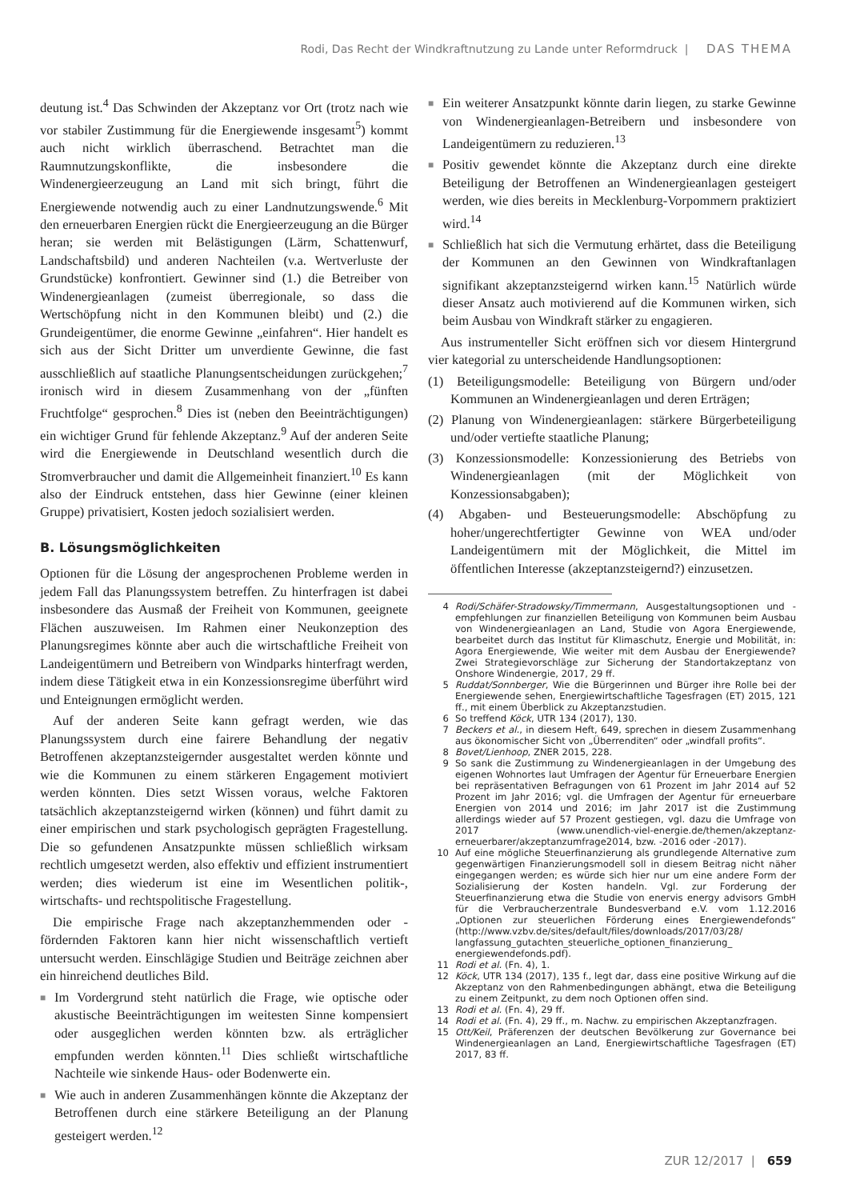Rodi, Das Recht der Windkraftnutzung zu Lande unter Reformdruck | DAS THEMA
deutung ist.<sup>4</sup> Das Schwinden der Akzeptanz vor Ort (trotz nach wie vor stabiler Zustimmung für die Energiewende insgesamt<sup>5</sup>) kommt auch nicht wirklich überraschend. Betrachtet man die Raumnutzungskonflikte, die insbesondere die Windenergieerzeugung an Land mit sich bringt, führt die Energiewende notwendig auch zu einer Landnutzungswende.<sup>6</sup> Mit den erneuerbaren Energien rückt die Energieerzeugung an die Bürger heran; sie werden mit Belästigungen (Lärm, Schattenwurf, Landschaftsbild) und anderen Nachteilen (v.a. Wertverluste der Grundstücke) konfrontiert. Gewinner sind (1.) die Betreiber von Windenergieanlagen (zumeist überregionale, so dass die Wertschöpfung nicht in den Kommunen bleibt) und (2.) die Grundeigentümer, die enorme Gewinne „einfahren“. Hier handelt es sich aus der Sicht Dritter um unverdiente Gewinne, die fast ausschließlich auf staatliche Planungsentscheidungen zurückgehen;<sup>7</sup> ironisch wird in diesem Zusammenhang von der „fünften Fruchtfolge“ gesprochen.<sup>8</sup> Dies ist (neben den Beeinträchtigungen) ein wichtiger Grund für fehlende Akzeptanz.<sup>9</sup> Auf der anderen Seite wird die Energiewende in Deutschland wesentlich durch die Stromverbraucher und damit die Allgemeinheit finanziert.<sup>10</sup> Es kann also der Eindruck entstehen, dass hier Gewinne (einer kleinen Gruppe) privatisiert, Kosten jedoch sozialisiert werden.
B. Lösungsmöglichkeiten
Optionen für die Lösung der angesprochenen Probleme werden in jedem Fall das Planungssystem betreffen. Zu hinterfragen ist dabei insbesondere das Ausmaß der Freiheit von Kommunen, geeignete Flächen auszuweisen. Im Rahmen einer Neukonzeption des Planungsregimes könnte aber auch die wirtschaftliche Freiheit von Landeigentümern und Betreibern von Windparks hinterfragt werden, indem diese Tätigkeit etwa in ein Konzessionsregime überführt wird und Enteignungen ermöglicht werden.
Auf der anderen Seite kann gefragt werden, wie das Planungssystem durch eine fairere Behandlung der negativ Betroffenen akzeptanzsteigernder ausgestaltet werden könnte und wie die Kommunen zu einem stärkeren Engagement motiviert werden könnten. Dies setzt Wissen voraus, welche Faktoren tatsächlich akzeptanzsteigernd wirken (können) und führt damit zu einer empirischen und stark psychologisch geprägten Fragestellung. Die so gefundenen Ansatzpunkte müssen schließlich wirksam rechtlich umgesetzt werden, also effektiv und effizient instrumentiert werden; dies wiederum ist eine im Wesentlichen politik-, wirtschafts- und rechtspolitische Fragestellung.
Die empirische Frage nach akzeptanzhemmenden oder -fördernden Faktoren kann hier nicht wissenschaftlich vertieft untersucht werden. Einschlägige Studien und Beiträge zeichnen aber ein hinreichend deutliches Bild.
■ Im Vordergrund steht natürlich die Frage, wie optische oder akustische Beeinträchtigungen im weitesten Sinne kompensiert oder ausgeglichen werden könnten bzw. als erträglicher empfunden werden könnten.<sup>11</sup> Dies schließt wirtschaftliche Nachteile wie sinkende Haus- oder Bodenwerte ein.
■ Wie auch in anderen Zusammenhängen könnte die Akzeptanz der Betroffenen durch eine stärkere Beteiligung an der Planung gesteigert werden.<sup>12</sup>
■ Ein weiterer Ansatzpunkt könnte darin liegen, zu starke Gewinne von Windenergieanlagen-Betreibern und insbesondere von Landeigentümern zu reduzieren.<sup>13</sup>
■ Positiv gewendet könnte die Akzeptanz durch eine direkte Beteiligung der Betroffenen an Windenergieanlagen gesteigert werden, wie dies bereits in Mecklenburg-Vorpommern praktiziert wird.<sup>14</sup>
■ Schließlich hat sich die Vermutung erhärtet, dass die Beteiligung der Kommunen an den Gewinnen von Windkraftanlagen signifikant akzeptanzsteigernd wirken kann.<sup>15</sup> Natürlich würde dieser Ansatz auch motivierend auf die Kommunen wirken, sich beim Ausbau von Windkraft stärker zu engagieren.
Aus instrumenteller Sicht eröffnen sich vor diesem Hintergrund vier kategorial zu unterscheidende Handlungsoptionen:
(1) Beteiligungsmodelle: Beteiligung von Bürgern und/oder Kommunen an Windenergieanlagen und deren Erträgen;
(2) Planung von Windenergieanlagen: stärkere Bürgerbeteiligung und/oder vertiefte staatliche Planung;
(3) Konzessionsmodelle: Konzessionierung des Betriebs von Windenergieanlagen (mit der Möglichkeit von Konzessionsabgaben);
(4) Abgaben- und Besteuerungsmodelle: Abschöpfung zu hoher/ungerechtfertigter Gewinne von WEA und/oder Landeigentümern mit der Möglichkeit, die Mittel im öffentlichen Interesse (akzeptanzsteigernd?) einzusetzen.
4 Rodi/Schäfer-Stradowsky/Timmermann, Ausgestaltungsoptionen und -empfehlungen zur finanziellen Beteiligung von Kommunen beim Ausbau von Windenergieanlagen an Land, Studie von Agora Energiewende, bearbeitet durch das Institut für Klimaschutz, Energie und Mobilität, in: Agora Energiewende, Wie weiter mit dem Ausbau der Energiewende? Zwei Strategievorschläge zur Sicherung der Standortakzeptanz von Onshore Windenergie, 2017, 29 ff.
5 Ruddat/Sonnberger, Wie die Bürgerinnen und Bürger ihre Rolle bei der Energiewende sehen, Energiewirtschaftliche Tagesfragen (ET) 2015, 121 ff., mit einem Überblick zu Akzeptanzstudien.
6 So treffend Köck, UTR 134 (2017), 130.
7 Beckers et al., in diesem Heft, 649, sprechen in diesem Zusammenhang aus ökonomischer Sicht von „Überrenditen“ oder „windfall profits“.
8 Bovet/Lienhoop, ZNER 2015, 228.
9 So sank die Zustimmung zu Windenergieanlagen in der Umgebung des eigenen Wohnortes laut Umfragen der Agentur für Erneuerbare Energien bei repräsentativen Befragungen von 61 Prozent im Jahr 2014 auf 52 Prozent im Jahr 2016; vgl. die Umfragen der Agentur für erneuerbare Energien von 2014 und 2016; im Jahr 2017 ist die Zustimmung allerdings wieder auf 57 Prozent gestiegen, vgl. dazu die Umfrage von 2017 (www.unendlich-viel-energie.de/themen/akzeptanz-erneuerbarer/akzeptanzumfrage2014, bzw. -2016 oder -2017).
10 Auf eine mögliche Steuerfinanzierung als grundlegende Alternative zum gegenwärtigen Finanzierungsmodell soll in diesem Beitrag nicht näher eingegangen werden; es würde sich hier nur um eine andere Form der Sozialisierung der Kosten handeln. Vgl. zur Forderung der Steuerfinanzierung etwa die Studie von enervis energy advisors GmbH für die Verbraucherzentrale Bundesverband e.V. vom 1.12.2016 „Optionen zur steuerlichen Förderung eines Energiewendefonds“ (http://www.vzbv.de/sites/default/files/downloads/2017/03/28/ langfassung_gutachten_steuerliche_optionen_finanzierung_ energiewendefonds.pdf).
11 Rodi et al. (Fn. 4), 1.
12 Köck, UTR 134 (2017), 135 f., legt dar, dass eine positive Wirkung auf die Akzeptanz von den Rahmenbedingungen abhängt, etwa die Beteiligung zu einem Zeitpunkt, zu dem noch Optionen offen sind.
13 Rodi et al. (Fn. 4), 29 ff.
14 Rodi et al. (Fn. 4), 29 ff., m. Nachw. zu empirischen Akzeptanzfragen.
15 Ott/Keil, Präferenzen der deutschen Bevölkerung zur Governance bei Windenergieanlagen an Land, Energiewirtschaftliche Tagesfragen (ET) 2017, 83 ff.
ZUR 12/2017 | 659